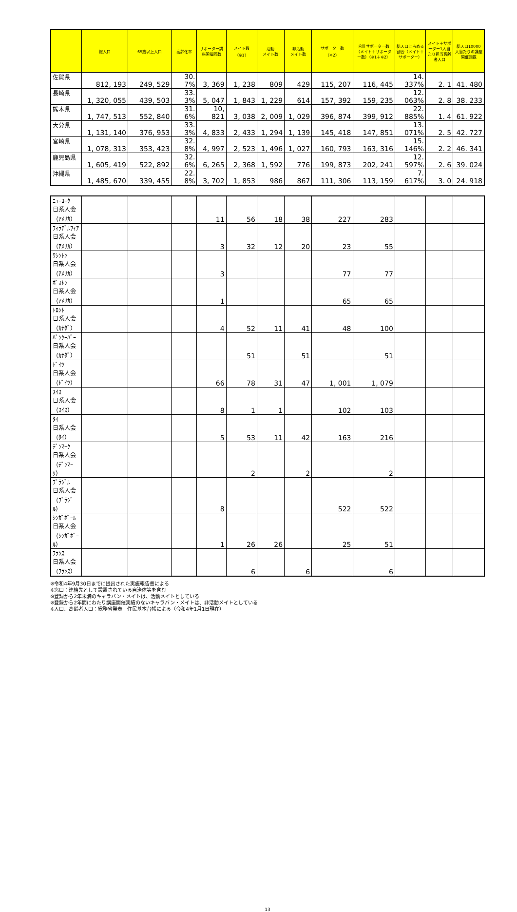| | 総人口 | 65歳以上人口 | 高齢化率 | サポーター講座開催回数 | メイト数 （※1） | 活動 メイト数 | 非活動 メイト数 | サポーター数 （※2） | 合計サポーター数（メイト＋サポーター数）（※1＋※2） | 総人口に占める割合（メイト＋サポーター） | メイト＋サポーター1人当たり担当高齢者人口 | 総人口10000人当たりの講座開催回数 |
| --- | --- | --- | --- | --- | --- | --- | --- | --- | --- | --- | --- | --- |
| 佐賀県 | 812, 193 | 249, 529 | 30. 7% | 3, 369 | 1, 238 | 809 | 429 | 115, 207 | 116, 445 | 14. 337% | 2. 1 | 41. 480 |
| 長崎県 | 1, 320, 055 | 439, 503 | 33. 3% | 5, 047 | 1, 843 | 1, 229 | 614 | 157, 392 | 159, 235 | 12. 063% | 2. 8 | 38. 233 |
| 熊本県 | 1, 747, 513 | 552, 840 | 31. 6% | 10, 821 | 3, 038 | 2, 009 | 1, 029 | 396, 874 | 399, 912 | 22. 885% | 1. 4 | 61. 922 |
| 大分県 | 1, 131, 140 | 376, 953 | 33. 3% | 4, 833 | 2, 433 | 1, 294 | 1, 139 | 145, 418 | 147, 851 | 13. 071% | 2. 5 | 42. 727 |
| 宮崎県 | 1, 078, 313 | 353, 423 | 32. 8% | 4, 997 | 2, 523 | 1, 496 | 1, 027 | 160, 793 | 163, 316 | 15. 146% | 2. 2 | 46. 341 |
| 鹿児島県 | 1, 605, 419 | 522, 892 | 32. 6% | 6, 265 | 2, 368 | 1, 592 | 776 | 199, 873 | 202, 241 | 12. 597% | 2. 6 | 39. 024 |
| 沖縄県 | 1, 485, 670 | 339, 455 | 22. 8% | 3, 702 | 1, 853 | 986 | 867 | 111, 306 | 113, 159 | 7. 617% | 3. 0 | 24. 918 |
| ﾆｭｰﾖｰｸ 日系人会 （ｱﾒﾘｶ） | | | | 11 | 56 | 18 | 38 | 227 | 283 | | | |
| ﾌｨﾗﾃﾞﾙﾌｨｱ 日系人会 （ｱﾒﾘｶ） | | | | 3 | 32 | 12 | 20 | 23 | 55 | | | |
| ﾜｼﾝﾄﾝ 日系人会 （ｱﾒﾘｶ） | | | | 3 | | | | 77 | 77 | | | |
| ﾎﾞｽﾄﾝ 日系人会 （ｱﾒﾘｶ） | | | | 1 | | | | 65 | 65 | | | |
| ﾄﾛﾝﾄ 日系人会 （ｶﾅﾀﾞ） | | | | 4 | 52 | 11 | 41 | 48 | 100 | | | |
| ﾊﾞﾝｸｰﾊﾞｰ 日系人会 （ｶﾅﾀﾞ） | | | | | 51 | | 51 | | 51 | | | |
| ﾄﾞｲﾂ 日系人会 （ﾄﾞｲﾂ） | | | | 66 | 78 | 31 | 47 | 1, 001 | 1, 079 | | | |
| ｽｲｽ 日系人会 （ｽｲｽ） | | | | 8 | 1 | 1 | | 102 | 103 | | | |
| ﾀｲ 日系人会 （ﾀｲ） | | | | 5 | 53 | 11 | 42 | 163 | 216 | | | |
| ﾃﾞﾝﾏｰｸ 日系人会 （ﾃﾞﾝﾏｰｸ） | | | | | 2 | | 2 | | 2 | | | |
| ﾌﾞﾗｼﾞﾙ 日系人会 （ﾌﾞﾗｼﾞﾙ） | | | | 8 | | | | 522 | 522 | | | |
| ｼﾝｶﾞﾎﾟｰﾙ 日系人会 （ｼﾝｶﾞﾎﾟｰﾙ） | | | | 1 | 26 | 26 | | 25 | 51 | | | |
| ﾌﾗﾝｽ 日系人会 （ﾌﾗﾝｽ） | | | | | 6 | | 6 | | 6 | | | |
※令和4年9月30日までに提出された実施報告書による
※窓口：連絡先として設置されている自治体等を含む
※登録から2年未満のキャラバン・メイトは、活動メイトとしている
※登録から2年間にわたり講座開催実績のないキャラバン・メイトは、非活動メイトとしている
※人口、高齢者人口：総務省発表　住民基本台帳による（令和4年1月1日現在）
13